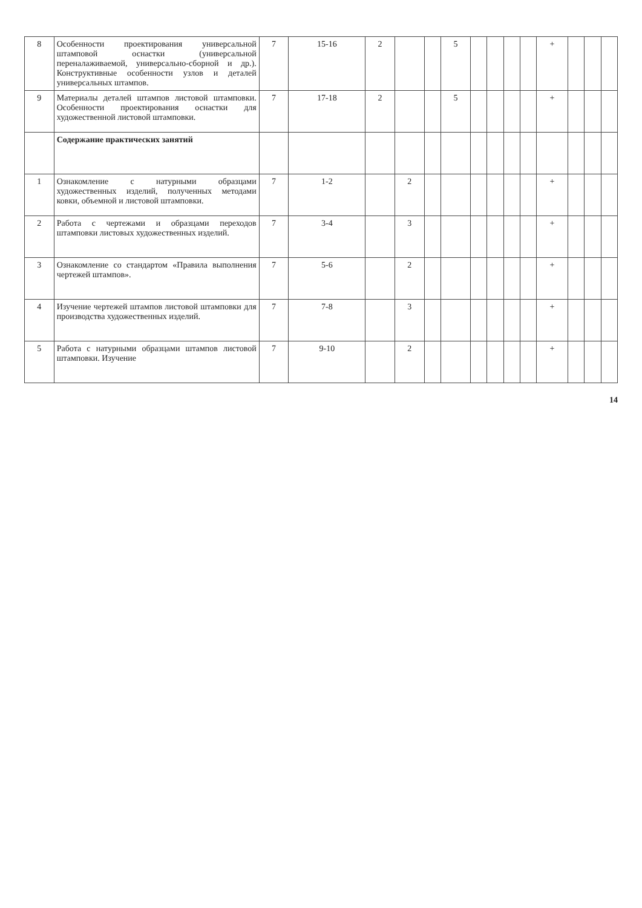| 8 | Особенности проектирования универсальной штамповой оснастки (универсальной переналаживаемой, универсально-сборной и др.). Конструктивные особенности узлов и деталей универсальных штампов. | 7 | 15-16 | 2 | | | 5 | | | | | + | | | |
| 9 | Материалы деталей штампов листовой штамповки. Особенности проектирования оснастки для художественной листовой штамповки. | 7 | 17-18 | 2 | | | 5 | | | | | + | | | |
| | Содержание практических занятий | | | | | | | | | | | | | | |
| 1 | Ознакомление с натурными образцами художественных изделий, полученных методами ковки, объемной и листовой штамповки. | 7 | 1-2 | | 2 | | | | | | | + | | | |
| 2 | Работа с чертежами и образцами переходов штамповки листовых художественных изделий. | 7 | 3-4 | | 3 | | | | | | | + | | | |
| 3 | Ознакомление со стандартом «Правила выполнения чертежей штампов». | 7 | 5-6 | | 2 | | | | | | | + | | | |
| 4 | Изучение чертежей штампов листовой штамповки для производства художественных изделий. | 7 | 7-8 | | 3 | | | | | | | + | | | |
| 5 | Работа с натурными образцами штампов листовой штамповки. Изучение | 7 | 9-10 | | 2 | | | | | | | + | | | |
14